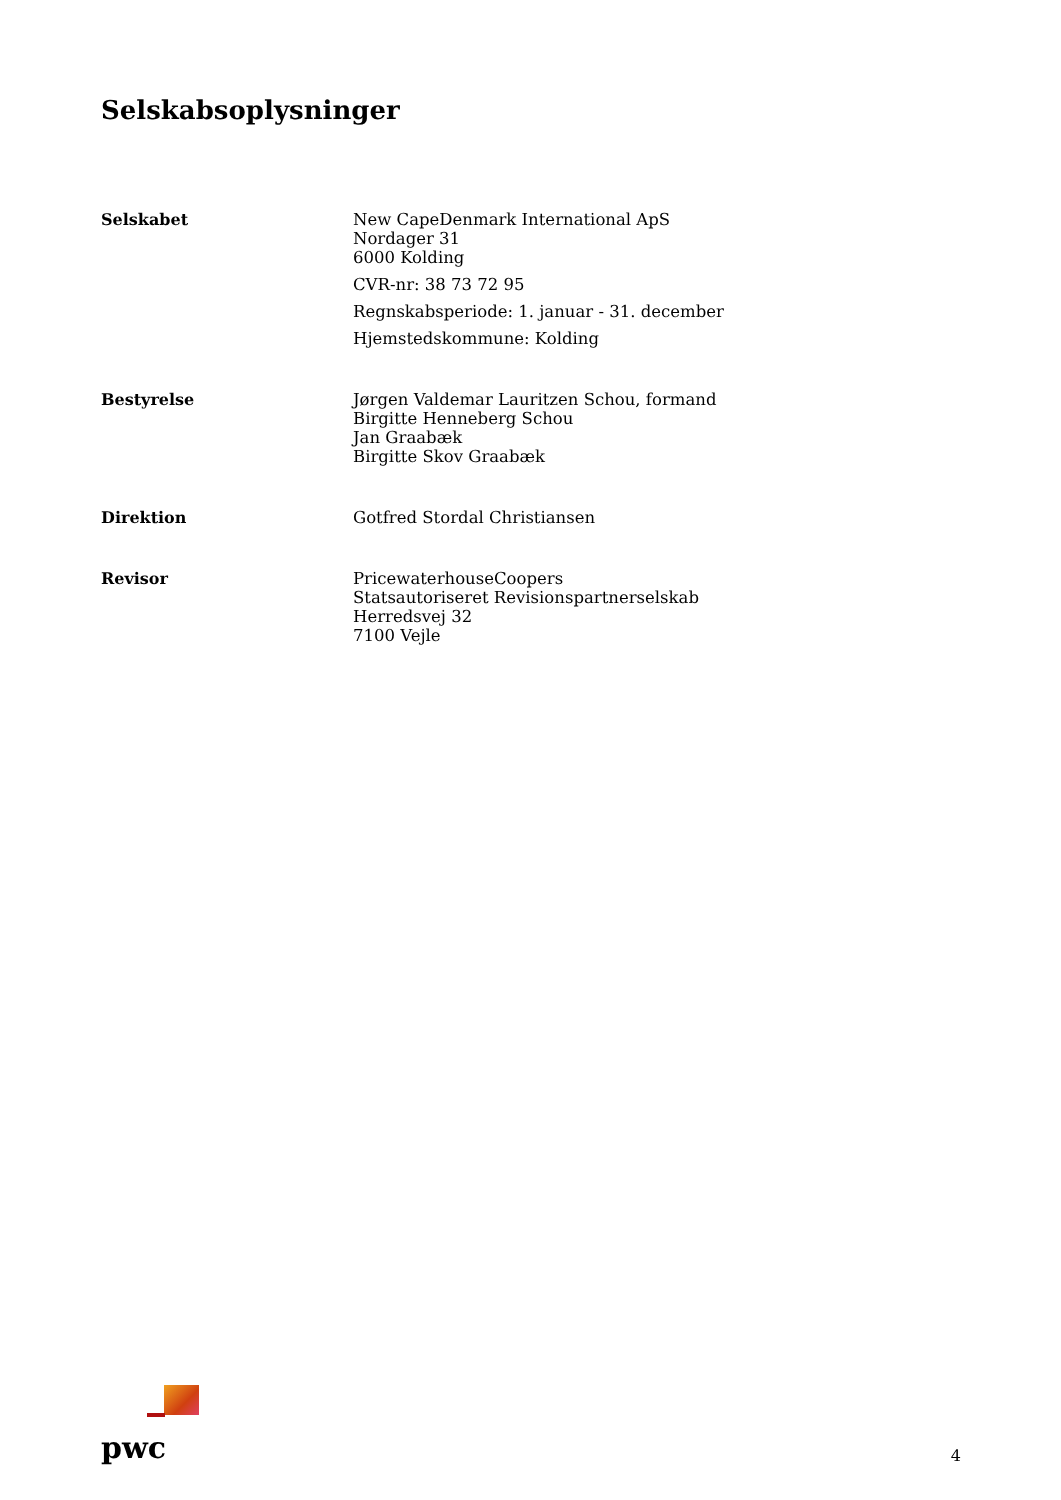Selskabsoplysninger
Selskabet
New CapeDenmark International ApS
Nordager 31
6000 Kolding
CVR-nr: 38 73 72 95
Regnskabsperiode: 1. januar - 31. december
Hjemstedskommune: Kolding
Bestyrelse
Jørgen Valdemar Lauritzen Schou, formand
Birgitte Henneberg Schou
Jan Graabæk
Birgitte Skov Graabæk
Direktion
Gotfred Stordal Christiansen
Revisor
PricewaterhouseCoopers
Statsautoriseret Revisionspartnerselskab
Herredsvej 32
7100 Vejle
pwc
4